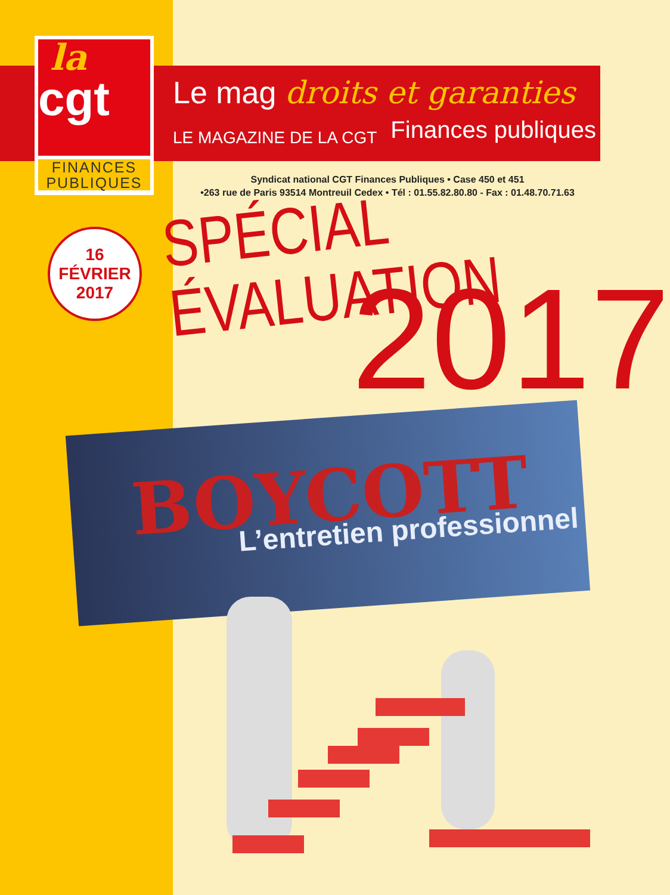la
cgt
FINANCES
PUBLIQUES
Le mag droits et garanties
LE MAGAZINE DE LA CGT Finances publiques
Syndicat national CGT Finances Publiques • Case 450 et 451
•263 rue de Paris 93514 Montreuil Cedex • Tél : 01.55.82.80.80 - Fax : 01.48.70.71.63
16 FÉVRIER
2017
SPÉCIAL ÉVALUATION
2017
BOYCOTT L’entretien professionnel